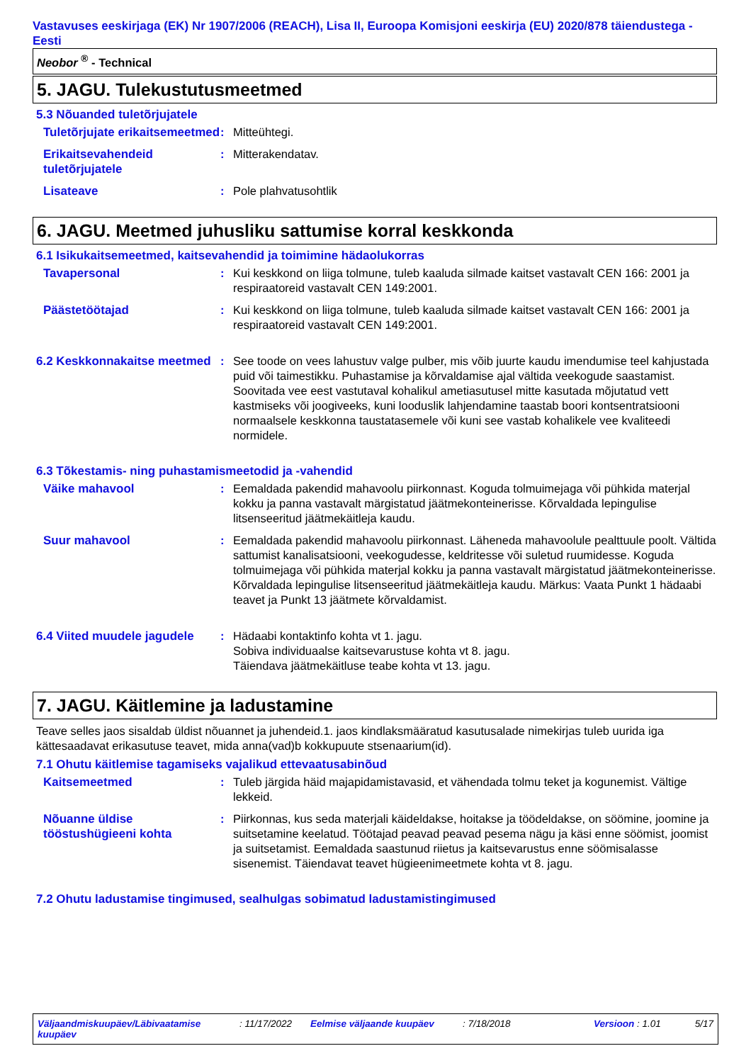Vastavuses eeskirjaga (EK) Nr 1907/2006 (REACH), Lisa II, Euroopa Komisjoni eeskirja (EU) 2020/878 täiendustega - Eesti
Neobor <sup>®</sup> - Technical
5. JAGU. Tulekustutusmeetmed
5.3 Nõuanded tuletõrjujatele
Tuletõrjujate erikaitsemeetmed
: Mitteühtegi.
Erikaitsevahendeid tuletõrjujatele
: Mitterakendatav.
Lisateave : Pole plahvatusohtlik
6. JAGU. Meetmed juhusliku sattumise korral keskkonda
6.1 Isikukaitsemeetmed, kaitsevahendid ja toimimine hädaolukorras
Tavapersonal : Kui keskkond on liiga tolmune, tuleb kaaluda silmade kaitset vastavalt CEN 166: 2001 ja respiraatoreid vastavalt CEN 149:2001.
Päästetöötajad : Kui keskkond on liiga tolmune, tuleb kaaluda silmade kaitset vastavalt CEN 166: 2001 ja respiraatoreid vastavalt CEN 149:2001.
6.2 Keskkonnakaitse meetmed
: See toode on vees lahustuv valge pulber, mis võib juurte kaudu imendumise teel kahjustada puid või taimestikku. Puhastamise ja kõrvaldamise ajal vältida veekogude saastamist. Soovitada vee eest vastutaval kohalikul ametiasutusel mitte kasutada mõjutatud vett kastmiseks või joogiveeks, kuni looduslik lahjendamine taastab boori kontsentratsiooni normaalsele keskkonna taustatasemele või kuni see vastab kohalikele vee kvaliteedi normidele.
6.3 Tõkestamis- ning puhastamismeetodid ja -vahendid
Väike mahavool : Eemaldada pakendid mahavoolu piirkonnast. Koguda tolmuimejaga või pühkida materjal kokku ja panna vastavalt märgistatud jäätmekonteinerisse. Kõrvaldada lepingulise litsenseeritud jäätmekäitleja kaudu.
Suur mahavool : Eemaldada pakendid mahavoolu piirkonnast. Läheneda mahavoolule pealttuule poolt. Vältida sattumist kanalisatsiooni, veekogudesse, keldritesse või suletud ruumidesse. Koguda tolmuimejaga või pühkida materjal kokku ja panna vastavalt märgistatud jäätmekonteinerisse. Kõrvaldada lepingulise litsenseeritud jäätmekäitleja kaudu. Märkus: Vaata Punkt 1 hädaabi teavet ja Punkt 13 jäätmete kõrvaldamist.
6.4 Viited muudele jagudele
: Hädaabi kontaktinfo kohta vt 1. jagu.
Sobiva individuaalse kaitsevarustuse kohta vt 8. jagu.
Täiendava jäätmekäitluse teabe kohta vt 13. jagu.
7. JAGU. Käitlemine ja ladustamine
Teave selles jaos sisaldab üldist nõuannet ja juhendeid.1. jaos kindlaksmääratud kasutusalade nimekirjas tuleb uurida iga kättesaadavat erikasutuse teavet, mida anna(vad)b kokkupuute stsenaarium(id).
7.1 Ohutu käitlemise tagamiseks vajalikud ettevaatusabinõud
Kaitsemeetmed : Tuleb järgida häid majapidamistavasid, et vähendada tolmu teket ja kogunemist. Vältige lekkeid.
Nõuanne üldise tööstushügieeni kohta
: Piirkonnas, kus seda materjali käideldakse, hoitakse ja töödeldakse, on söömine, joomine ja suitsetamine keelatud. Töötajad peavad peavad pesema nägu ja käsi enne söömist, joomist ja suitsetamist. Eemaldada saastunud riietus ja kaitsevarustus enne söömisalasse sisenemist. Täiendavat teavet hügieenimeetmete kohta vt 8. jagu.
7.2 Ohutu ladustamise tingimused, sealhulgas sobimatud ladustamistingimused
Väljaandmiskuupäev/Läbivaatamise kuupäev
: 11/17/2022 Eelmise väljaande kuupäev : 7/18/2018 Versioon : 1.01
5/17